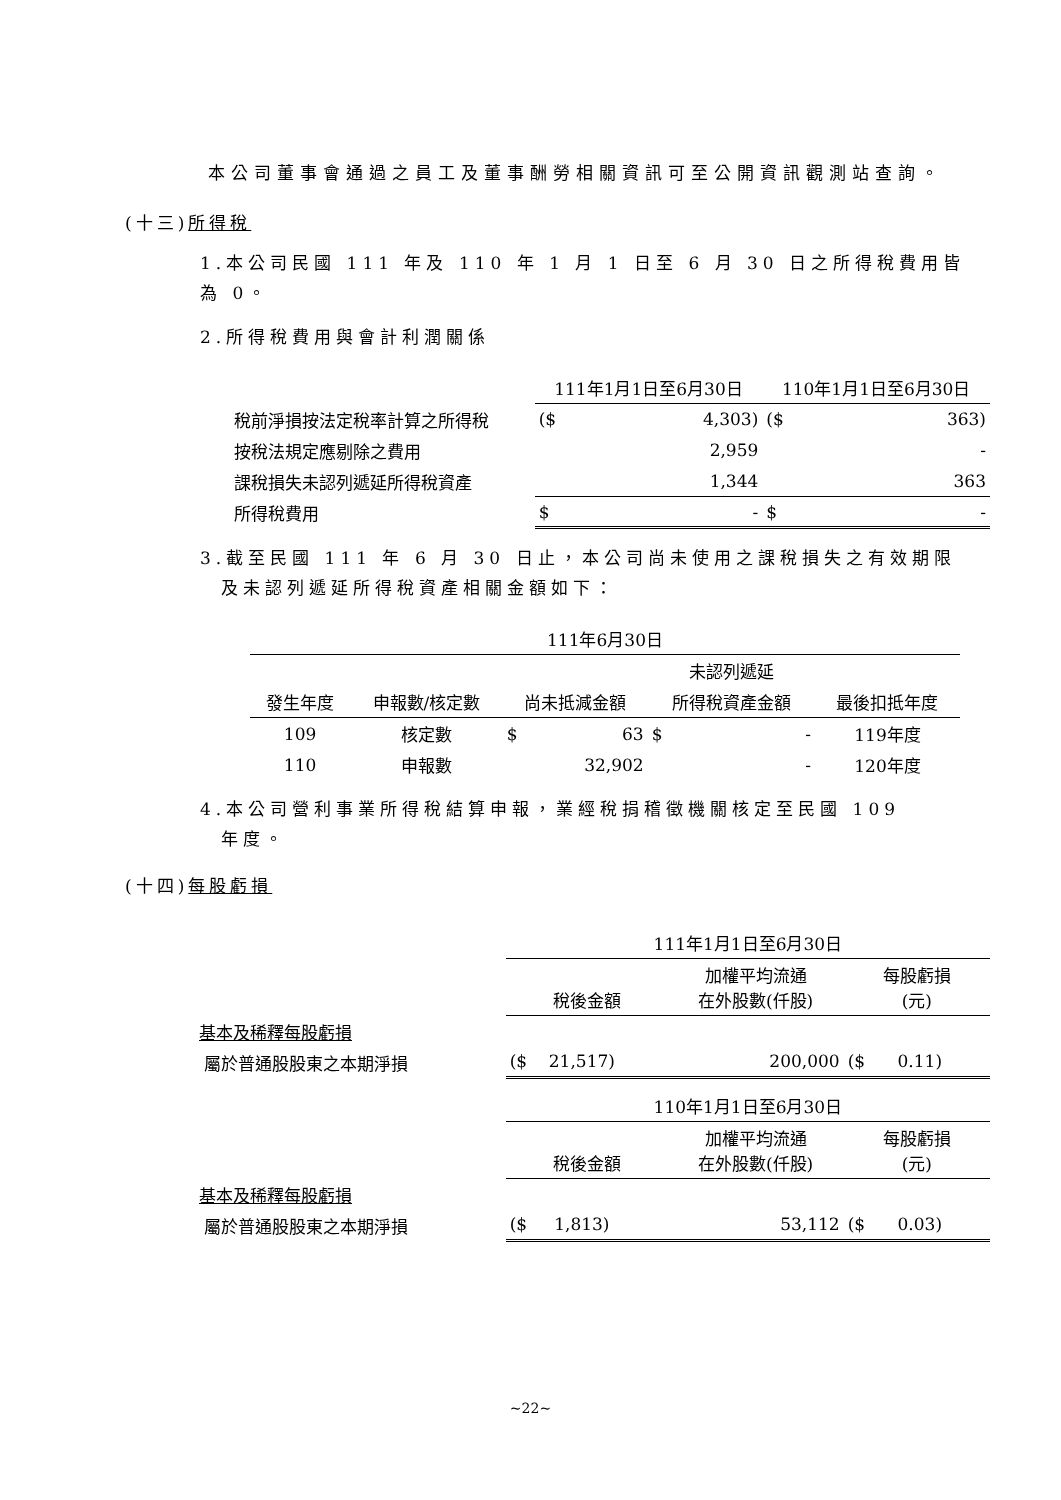本公司董事會通過之員工及董事酬勞相關資訊可至公開資訊觀測站查詢。
(十三)所得稅
1.本公司民國 111 年及 110 年 1 月 1 日至 6 月 30 日之所得稅費用皆為 0。
2.所得稅費用與會計利潤關係
| | 111年1月1日至6月30日 | | 110年1月1日至6月30日 | |
| --- | --- | --- | --- | --- |
| 稅前淨損按法定稅率計算之所得稅 | ($ | 4,303) | ($ | 363) |
| 按稅法規定應剔除之費用 | | 2,959 | | - |
| 課稅損失未認列遞延所得稅資產 | | 1,344 | | 363 |
| 所得稅費用 | $ | - | $ | - |
3.截至民國 111 年 6 月 30 日止，本公司尚未使用之課稅損失之有效期限
及未認列遞延所得稅資產相關金額如下：
| 111年6月30日 | | | | | | |
| --- | --- | --- | --- | --- | --- | --- |
| | | | | 未認列遞延 | | |
| 發生年度 | 申報數/核定數 | 尚未抵減金額 | | 所得稅資產金額 | | 最後扣抵年度 |
| 109 | 核定數 | $ | 63 | $ | - | 119年度 |
| 110 | 申報數 | | 32,902 | | - | 120年度 |
4.本公司營利事業所得稅結算申報，業經稅捐稽徵機關核定至民國 109
年度。
(十四)每股虧損
| | 111年1月1日至6月30日 | | |
| | 稅後金額 | 加權平均流通 在外股數(仟股) | 每股虧損 (元) |
| 基本及稀釋每股虧損 | | | |
| 屬於普通股股東之本期淨損 | ($ 21,517) | 200,000 | ($ 0.11) |
| | 110年1月1日至6月30日 | | |
| | 稅後金額 | 加權平均流通 在外股數(仟股) | 每股虧損 (元) |
| 基本及稀釋每股虧損 | | | |
| 屬於普通股股東之本期淨損 | ($ 1,813) | 53,112 | ($ 0.03) |
~22~